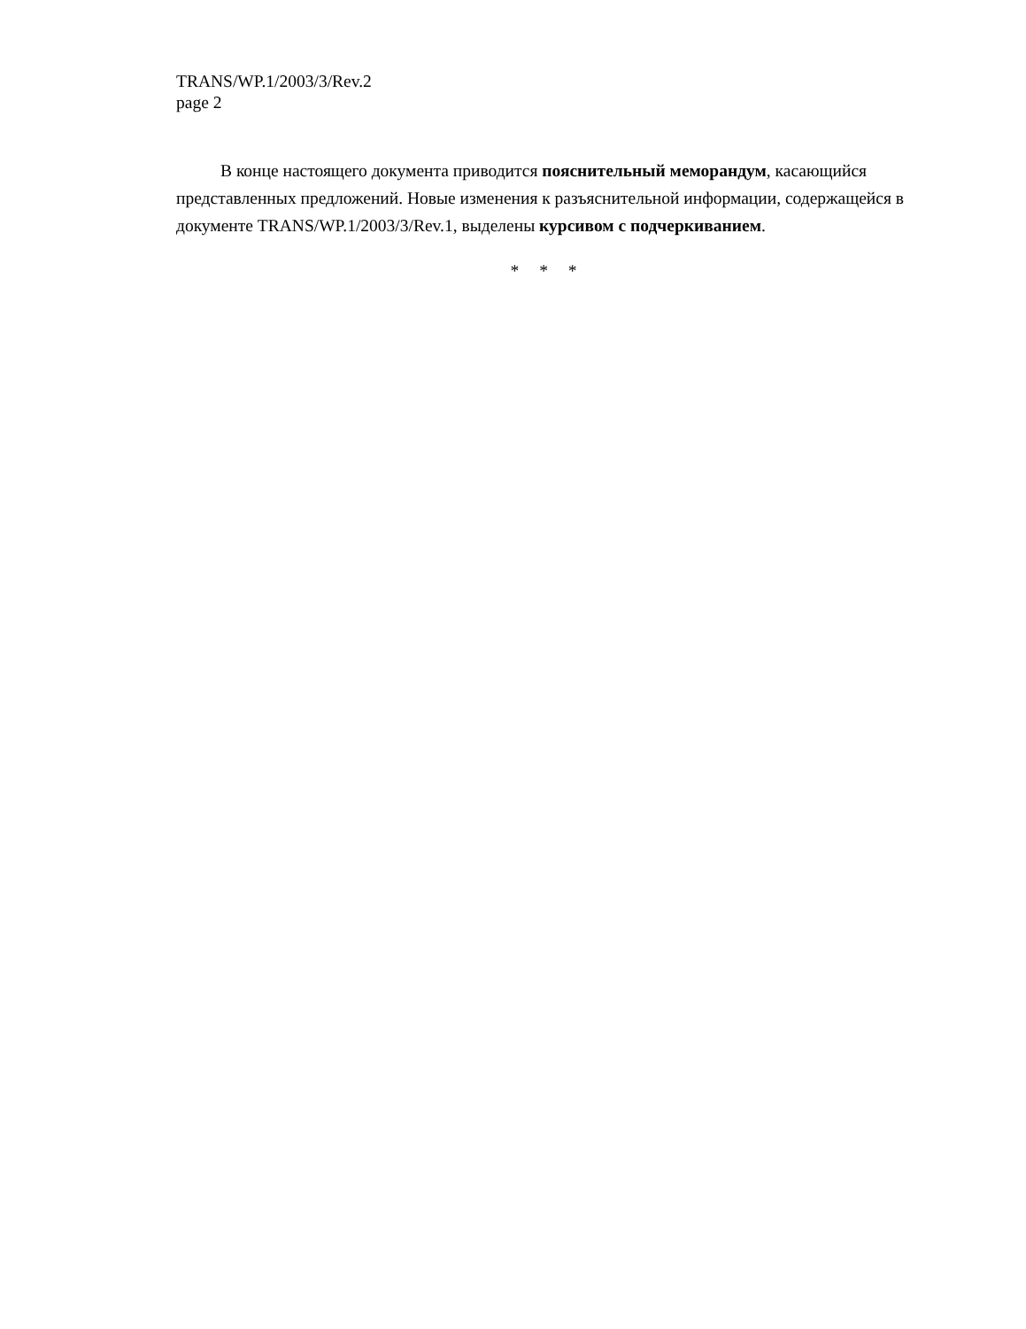TRANS/WP.1/2003/3/Rev.2
page 2
В конце настоящего документа приводится пояснительный меморандум, касающийся представленных предложений. Новые изменения к разъяснительной информации, содержащейся в документе TRANS/WP.1/2003/3/Rev.1, выделены курсивом с подчеркиванием.
* * *